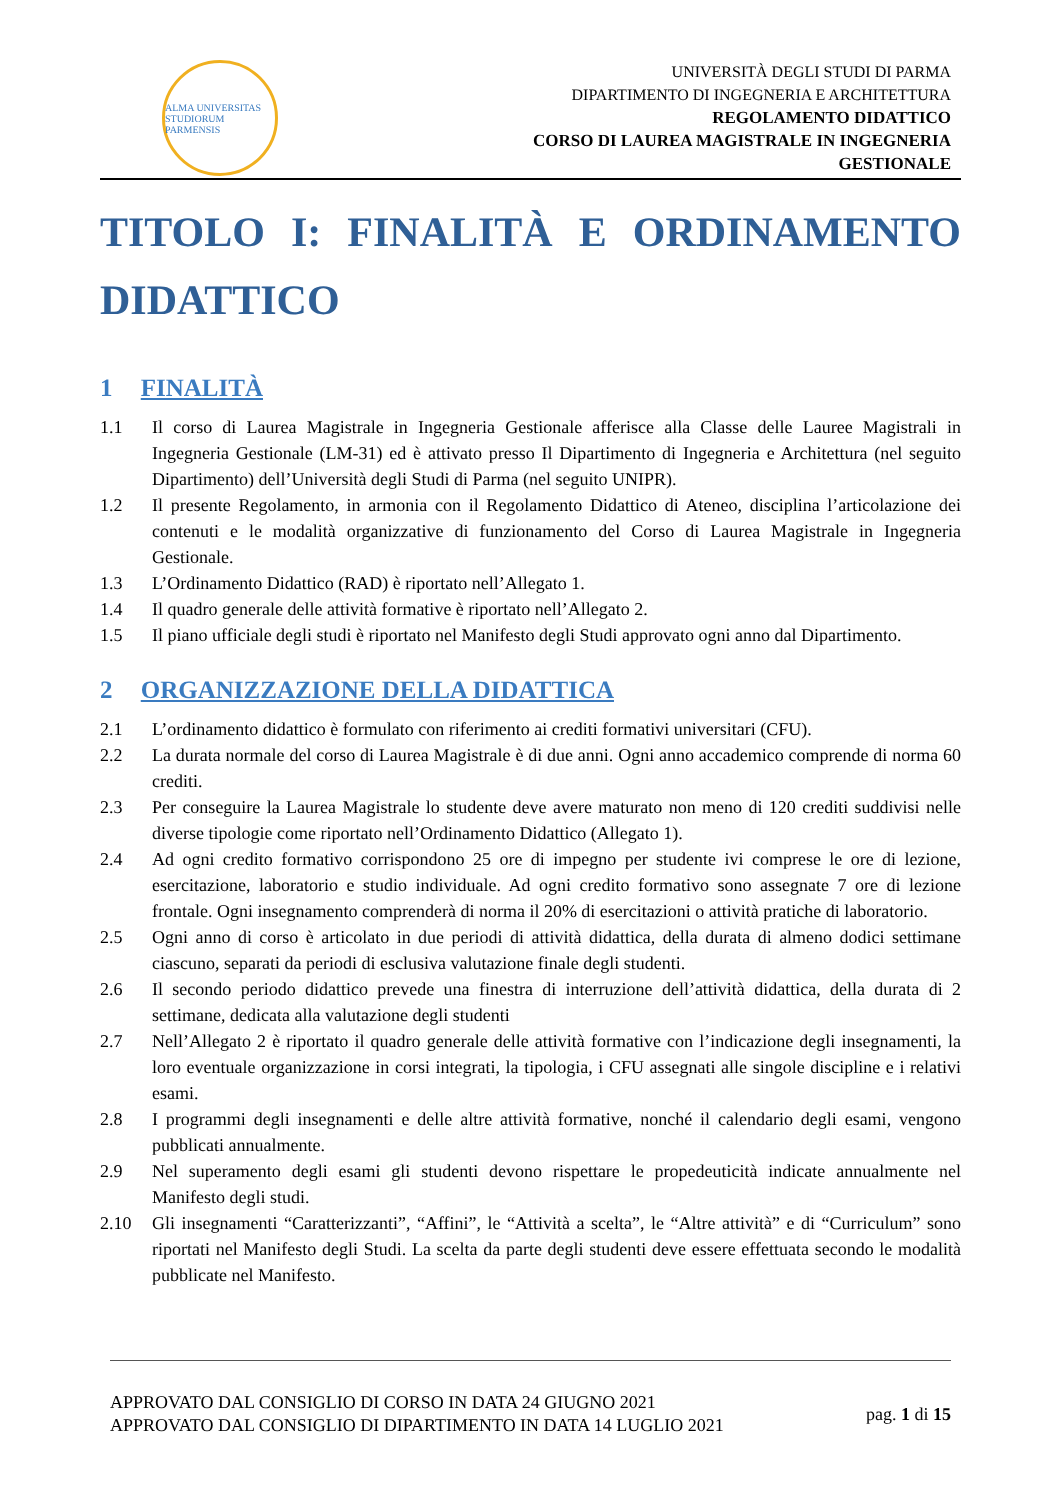ALMA UNIVERSITAS STUDIORUM PARMENSIS
UNIVERSITÀ DEGLI STUDI DI PARMA
DIPARTIMENTO DI INGEGNERIA E ARCHITETTURA
REGOLAMENTO DIDATTICO
CORSO DI LAUREA MAGISTRALE IN INGEGNERIA
GESTIONALE
TITOLO I: FINALITÀ E ORDINAMENTO
DIDATTICO
1 FINALITÀ
1.1 Il corso di Laurea Magistrale in Ingegneria Gestionale afferisce alla Classe delle Lauree Magistrali in Ingegneria Gestionale (LM-31) ed è attivato presso Il Dipartimento di Ingegneria e Architettura (nel seguito Dipartimento) dell’Università degli Studi di Parma (nel seguito UNIPR).
1.2 Il presente Regolamento, in armonia con il Regolamento Didattico di Ateneo, disciplina l’articolazione dei contenuti e le modalità organizzative di funzionamento del Corso di Laurea Magistrale in Ingegneria Gestionale.
1.3 L’Ordinamento Didattico (RAD) è riportato nell’Allegato 1.
1.4 Il quadro generale delle attività formative è riportato nell’Allegato 2.
1.5 Il piano ufficiale degli studi è riportato nel Manifesto degli Studi approvato ogni anno dal Dipartimento.
2 ORGANIZZAZIONE DELLA DIDATTICA
2.1 L’ordinamento didattico è formulato con riferimento ai crediti formativi universitari (CFU).
2.2 La durata normale del corso di Laurea Magistrale è di due anni. Ogni anno accademico comprende di norma 60 crediti.
2.3 Per conseguire la Laurea Magistrale lo studente deve avere maturato non meno di 120 crediti suddivisi nelle diverse tipologie come riportato nell’Ordinamento Didattico (Allegato 1).
2.4 Ad ogni credito formativo corrispondono 25 ore di impegno per studente ivi comprese le ore di lezione, esercitazione, laboratorio e studio individuale. Ad ogni credito formativo sono assegnate 7 ore di lezione frontale. Ogni insegnamento comprenderà di norma il 20% di esercitazioni o attività pratiche di laboratorio.
2.5 Ogni anno di corso è articolato in due periodi di attività didattica, della durata di almeno dodici settimane ciascuno, separati da periodi di esclusiva valutazione finale degli studenti.
2.6 Il secondo periodo didattico prevede una finestra di interruzione dell’attività didattica, della durata di 2 settimane, dedicata alla valutazione degli studenti
2.7 Nell’Allegato 2 è riportato il quadro generale delle attività formative con l’indicazione degli insegnamenti, la loro eventuale organizzazione in corsi integrati, la tipologia, i CFU assegnati alle singole discipline e i relativi esami.
2.8 I programmi degli insegnamenti e delle altre attività formative, nonché il calendario degli esami, vengono pubblicati annualmente.
2.9 Nel superamento degli esami gli studenti devono rispettare le propedeuticità indicate annualmente nel Manifesto degli studi.
2.10 Gli insegnamenti “Caratterizzanti”, “Affini”, le “Attività a scelta”, le “Altre attività” e di “Curriculum” sono riportati nel Manifesto degli Studi. La scelta da parte degli studenti deve essere effettuata secondo le modalità pubblicate nel Manifesto.
APPROVATO DAL CONSIGLIO DI CORSO IN DATA 24 GIUGNO 2021
APPROVATO DAL CONSIGLIO DI DIPARTIMENTO IN DATA 14 LUGLIO 2021
pag. 1 di 15